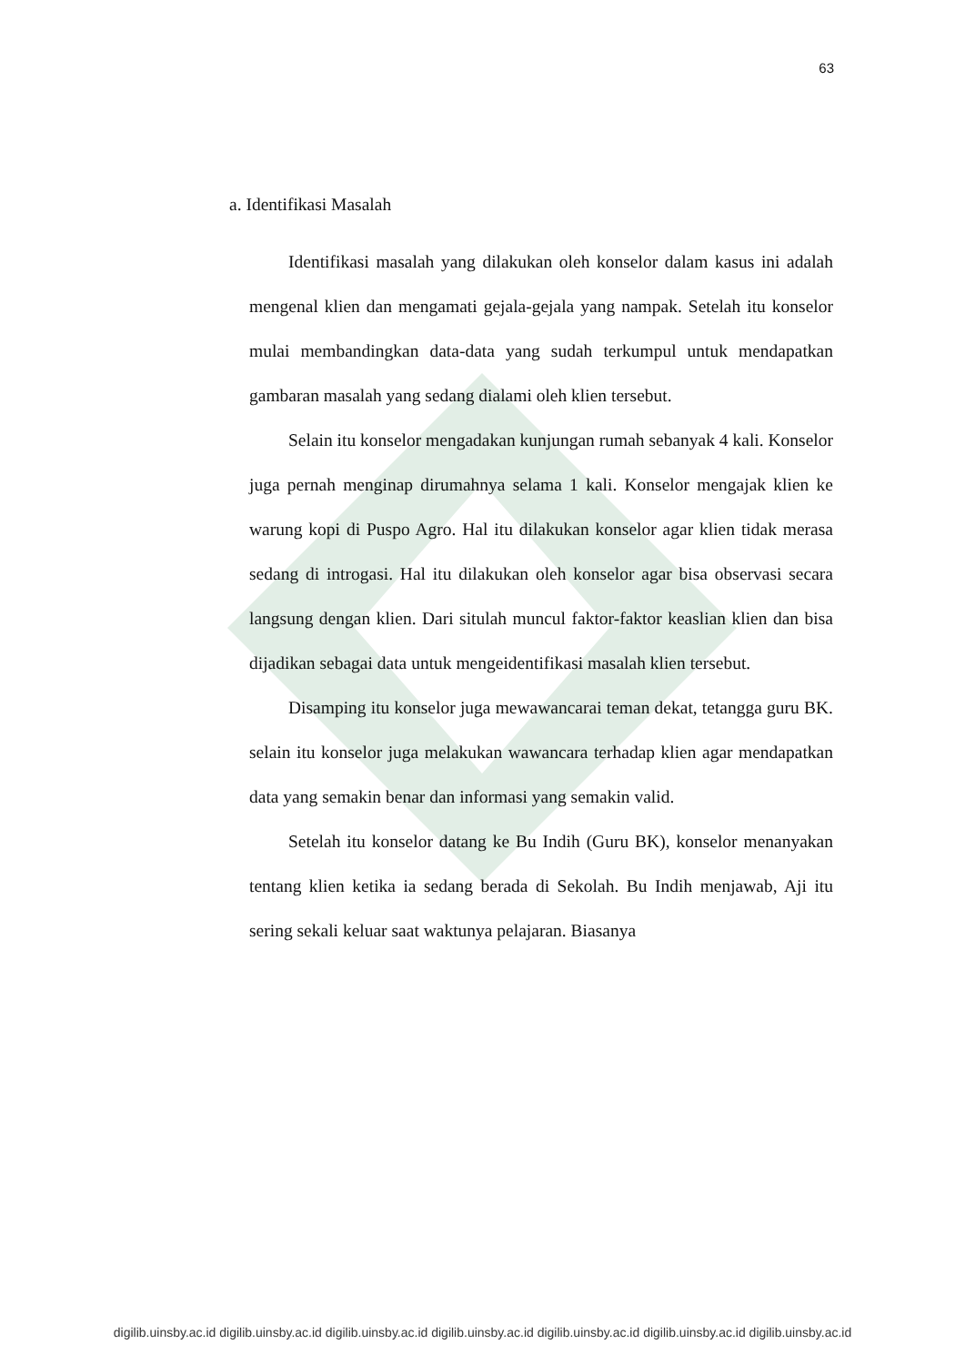63
a. Identifikasi Masalah
Identifikasi masalah yang dilakukan oleh konselor dalam kasus ini adalah mengenal klien dan mengamati gejala-gejala yang nampak. Setelah itu konselor mulai membandingkan data-data yang sudah terkumpul untuk mendapatkan gambaran masalah yang sedang dialami oleh klien tersebut.
Selain itu konselor mengadakan kunjungan rumah sebanyak 4 kali. Konselor juga pernah menginap dirumahnya selama 1 kali. Konselor mengajak klien ke warung kopi di Puspo Agro. Hal itu dilakukan konselor agar klien tidak merasa sedang di introgasi. Hal itu dilakukan oleh konselor agar bisa observasi secara langsung dengan klien. Dari situlah muncul faktor-faktor keaslian klien dan bisa dijadikan sebagai data untuk mengeidentifikasi masalah klien tersebut.
Disamping itu konselor juga mewawancarai teman dekat, tetangga guru BK. selain itu konselor juga melakukan wawancara terhadap klien agar mendapatkan data yang semakin benar dan informasi yang semakin valid.
Setelah itu konselor datang ke Bu Indih (Guru BK), konselor menanyakan tentang klien ketika ia sedang berada di Sekolah. Bu Indih menjawab, Aji itu sering sekali keluar saat waktunya pelajaran. Biasanya
digilib.uinsby.ac.id digilib.uinsby.ac.id digilib.uinsby.ac.id digilib.uinsby.ac.id digilib.uinsby.ac.id digilib.uinsby.ac.id digilib.uinsby.ac.id